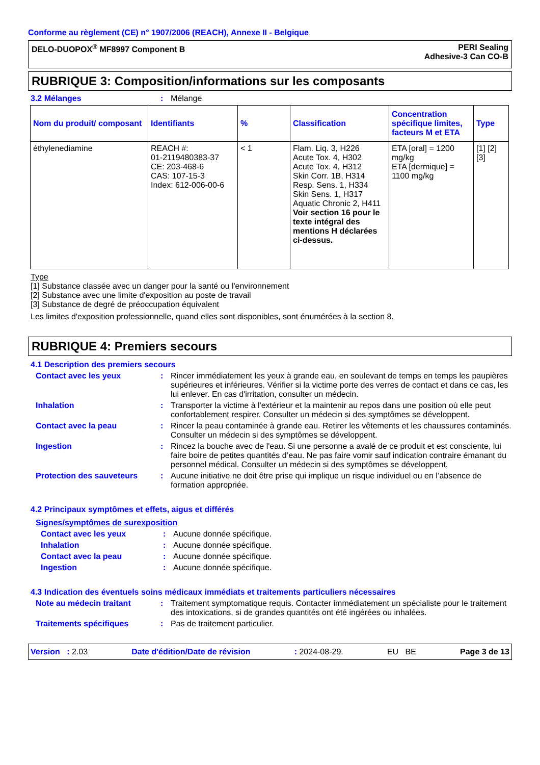Conforme au règlement (CE) n° 1907/2006 (REACH), Annexe II - Belgique
DELO-DUOPOX<sup>®</sup> MF8997 Component B
PERI Sealing
Adhesive-3 Can CO-B
RUBRIQUE 3: Composition/informations sur les composants
3.2 Mélanges : Mélange
| Nom du produit/ composant | Identifiants | % | Classification | Concentration spécifique limites, facteurs M et ETA | Type |
| --- | --- | --- | --- | --- | --- |
| éthylenediamine | REACH #: 01-2119480383-37 CE: 203-468-6 CAS: 107-15-3 Index: 612-006-00-6 | < 1 | Flam. Liq. 3, H226 Acute Tox. 4, H302 Acute Tox. 4, H312 Skin Corr. 1B, H314 Resp. Sens. 1, H334 Skin Sens. 1, H317 Aquatic Chronic 2, H411 Voir section 16 pour le texte intégral des mentions H déclarées ci-dessus. | ETA [oral] = 1200 mg/kg ETA [dermique] = 1100 mg/kg | [1] [2] [3] |
Type
[1] Substance classée avec un danger pour la santé ou l'environnement
[2] Substance avec une limite d'exposition au poste de travail
[3] Substance de degré de préoccupation équivalent
Les limites d'exposition professionnelle, quand elles sont disponibles, sont énumérées à la section 8.
RUBRIQUE 4: Premiers secours
4.1 Description des premiers secours
Contact avec les yeux : Rincer immédiatement les yeux à grande eau, en soulevant de temps en temps les paupières supérieures et inférieures. Vérifier si la victime porte des verres de contact et dans ce cas, les lui enlever. En cas d'irritation, consulter un médecin.
Inhalation : Transporter la victime à l'extérieur et la maintenir au repos dans une position où elle peut confortablement respirer. Consulter un médecin si des symptômes se développent.
Contact avec la peau : Rincer la peau contaminée à grande eau. Retirer les vêtements et les chaussures contaminés. Consulter un médecin si des symptômes se développent.
Ingestion : Rincez la bouche avec de l'eau. Si une personne a avalé de ce produit et est consciente, lui faire boire de petites quantités d’eau. Ne pas faire vomir sauf indication contraire émanant du personnel médical. Consulter un médecin si des symptômes se développent.
Protection des sauveteurs : Aucune initiative ne doit être prise qui implique un risque individuel ou en l’absence de formation appropriée.
4.2 Principaux symptômes et effets, aigus et différés
Signes/symptômes de surexposition
Contact avec les yeux : Aucune donnée spécifique.
Inhalation : Aucune donnée spécifique.
Contact avec la peau : Aucune donnée spécifique.
Ingestion : Aucune donnée spécifique.
4.3 Indication des éventuels soins médicaux immédiats et traitements particuliers nécessaires
Note au médecin traitant : Traitement symptomatique requis. Contacter immédiatement un spécialiste pour le traitement des intoxications, si de grandes quantités ont été ingérées ou inhalées.
Traitements spécifiques : Pas de traitement particulier.
Version : 2.03 Date d'édition/Date de révision: 2024-08-29. EU BE Page 3 de 13